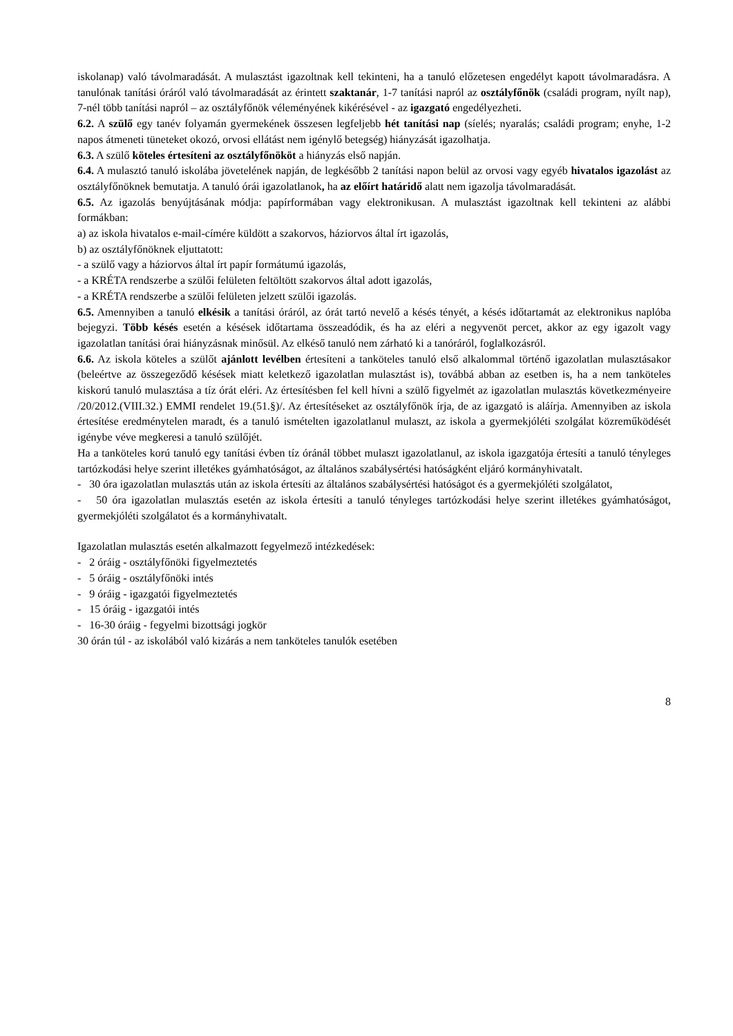iskolanap) való távolmaradását. A mulasztást igazoltnak kell tekinteni, ha a tanuló előzetesen engedélyt kapott távolmaradásra. A tanulónak tanítási óráról való távolmaradását az érintett szaktanár, 1-7 tanítási napról az osztályfőnök (családi program, nyílt nap), 7-nél több tanítási napról – az osztályfőnök véleményének kikérésével - az igazgató engedélyezheti.
6.2. A szülő egy tanév folyamán gyermekének összesen legfeljebb hét tanítási nap (síelés; nyaralás; családi program; enyhe, 1-2 napos átmeneti tüneteket okozó, orvosi ellátást nem igénylő betegség) hiányzását igazolhatja.
6.3. A szülő köteles értesíteni az osztályfőnököt a hiányzás első napján.
6.4. A mulasztó tanuló iskolába jövetelének napján, de legkésőbb 2 tanítási napon belül az orvosi vagy egyéb hivatalos igazolást az osztályfőnöknek bemutatja. A tanuló órái igazolatlanok, ha az előírt határidő alatt nem igazolja távolmaradását.
6.5. Az igazolás benyújtásának módja: papírformában vagy elektronikusan. A mulasztást igazoltnak kell tekinteni az alábbi formákban:
a) az iskola hivatalos e-mail-címére küldött a szakorvos, háziorvos által írt igazolás,
b) az osztályfőnöknek eljuttatott:
- a szülő vagy a háziorvos által írt papír formátumú igazolás,
- a KRÉTA rendszerbe a szülői felületen feltöltött szakorvos által adott igazolás,
- a KRÉTA rendszerbe a szülői felületen jelzett szülői igazolás.
6.5. Amennyiben a tanuló elkésik a tanítási óráról, az órát tartó nevelő a késés tényét, a késés időtartamát az elektronikus naplóba bejegyzi. Több késés esetén a késések időtartama összeadódik, és ha az eléri a negyvenöt percet, akkor az egy igazolt vagy igazolatlan tanítási órai hiányzásnak minősül. Az elkéső tanuló nem zárható ki a tanóráról, foglalkozásról.
6.6. Az iskola köteles a szülőt ajánlott levélben értesíteni a tanköteles tanuló első alkalommal történő igazolatlan mulasztásakor (beleértve az összegeződő késések miatt keletkező igazolatlan mulasztást is), továbbá abban az esetben is, ha a nem tanköteles kiskorú tanuló mulasztása a tíz órát eléri. Az értesítésben fel kell hívni a szülő figyelmét az igazolatlan mulasztás következményeire /20/2012.(VIII.32.) EMMI rendelet 19.(51.§)/. Az értesítéseket az osztályfőnök írja, de az igazgató is aláírja. Amennyiben az iskola értesítése eredménytelen maradt, és a tanuló ismételten igazolatlanul mulaszt, az iskola a gyermekjóléti szolgálat közreműködését igénybe véve megkeresi a tanuló szülőjét.
Ha a tanköteles korú tanuló egy tanítási évben tíz óránál többet mulaszt igazolatlanul, az iskola igazgatója értesíti a tanuló tényleges tartózkodási helye szerint illetékes gyámhatóságot, az általános szabálysértési hatóságként eljáró kormányhivatalt.
- 30 óra igazolatlan mulasztás után az iskola értesíti az általános szabálysértési hatóságot és a gyermekjóléti szolgálatot,
- 50 óra igazolatlan mulasztás esetén az iskola értesíti a tanuló tényleges tartózkodási helye szerint illetékes gyámhatóságot, gyermekjóléti szolgálatot és a kormányhivatalt.
Igazolatlan mulasztás esetén alkalmazott fegyelmező intézkedések:
- 2 óráig - osztályfőnöki figyelmeztetés
- 5 óráig - osztályfőnöki intés
- 9 óráig - igazgatói figyelmeztetés
- 15 óráig - igazgatói intés
- 16-30 óráig - fegyelmi bizottsági jogkör
30 órán túl - az iskolából való kizárás a nem tanköteles tanulók esetében
8